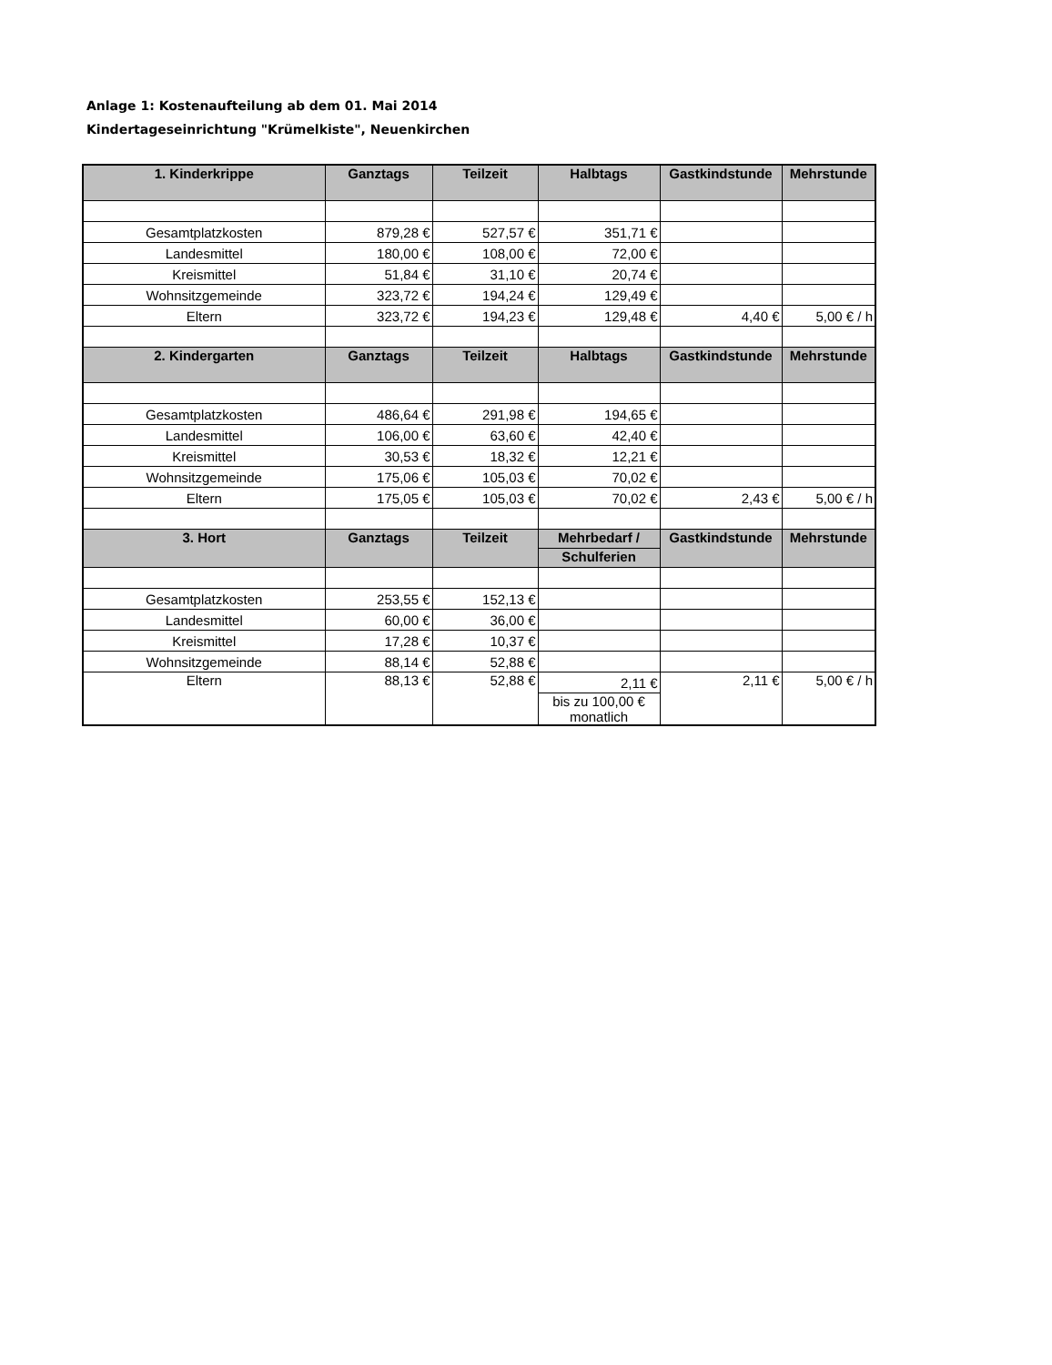Anlage 1: Kostenaufteilung ab dem 01. Mai 2014
Kindertageseinrichtung "Krümelkiste", Neuenkirchen
| 1. Kinderkrippe | Ganztags | Teilzeit | Halbtags | Gastkindstunde | Mehrstunde |
| --- | --- | --- | --- | --- | --- |
| Gesamtplatzkosten | 879,28 € | 527,57 € | 351,71 € | | |
| Landesmittel | 180,00 € | 108,00 € | 72,00 € | | |
| Kreismittel | 51,84 € | 31,10 € | 20,74 € | | |
| Wohnsitzgemeinde | 323,72 € | 194,24 € | 129,49 € | | |
| Eltern | 323,72 € | 194,23 € | 129,48 € | 4,40 € | 5,00 € / h |
| 2. Kindergarten | Ganztags | Teilzeit | Halbtags | Gastkindstunde | Mehrstunde |
| Gesamtplatzkosten | 486,64 € | 291,98 € | 194,65 € | | |
| Landesmittel | 106,00 € | 63,60 € | 42,40 € | | |
| Kreismittel | 30,53 € | 18,32 € | 12,21 € | | |
| Wohnsitzgemeinde | 175,06 € | 105,03 € | 70,02 € | | |
| Eltern | 175,05 € | 105,03 € | 70,02 € | 2,43 € | 5,00 € / h |
| 3. Hort | Ganztags | Teilzeit | Mehrbedarf / | Gastkindstunde | Mehrstunde |
| | | | Schulferien | | |
| Gesamtplatzkosten | 253,55 € | 152,13 € | | | |
| Landesmittel | 60,00 € | 36,00 € | | | |
| Kreismittel | 17,28 € | 10,37 € | | | |
| Wohnsitzgemeinde | 88,14 € | 52,88 € | | | |
| Eltern | 88,13 € | 52,88 € | 2,11 € | 2,11 € | 5,00 € / h |
| | | | bis zu 100,00 € monatlich | | |